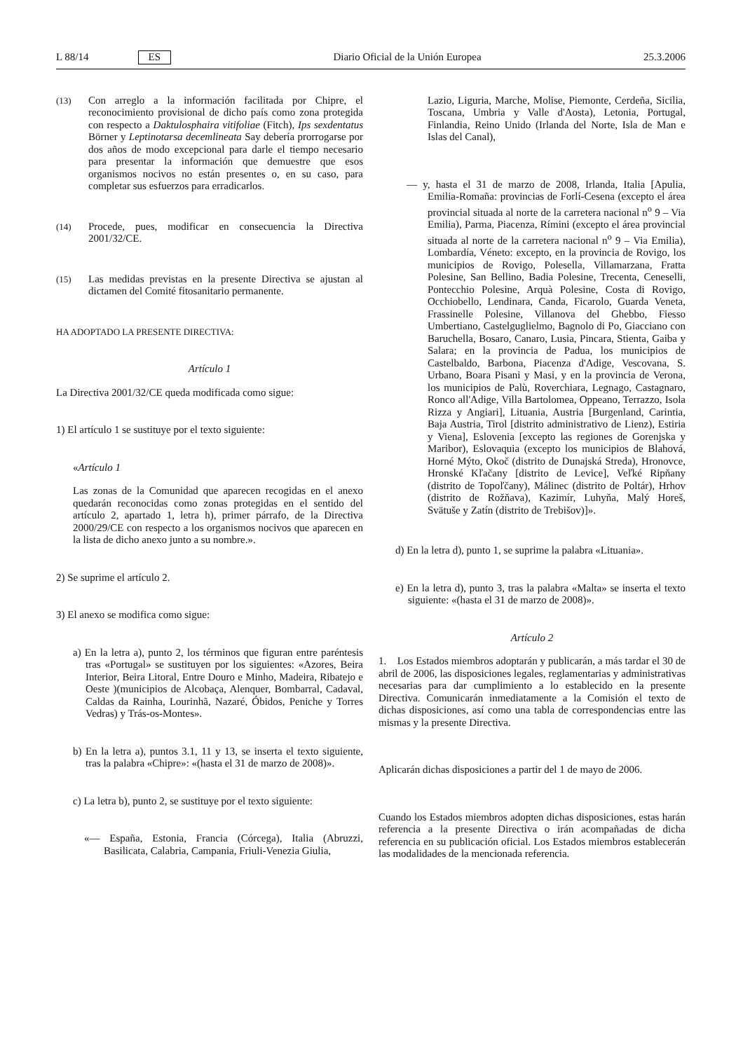L 88/14 ES Diario Oficial de la Unión Europea 25.3.2006
(13)
Con arreglo a la información facilitada por Chipre, el reconocimiento provisional de dicho país como zona protegida con respecto a Daktulosphaira vitifoliae (Fitch), Ips sexdentatus Börner y Leptinotarsa decemlineata Say debería prorrogarse por dos años de modo excepcional para darle el tiempo necesario para presentar la información que demuestre que esos organismos nocivos no están presentes o, en su caso, para completar sus esfuerzos para erradicarlos.
(14)
Procede, pues, modificar en consecuencia la Directiva 2001/32/CE.
(15)
Las medidas previstas en la presente Directiva se ajustan al dictamen del Comité fitosanitario permanente.
HA ADOPTADO LA PRESENTE DIRECTIVA:
Artículo 1
La Directiva 2001/32/CE queda modificada como sigue:
1) El artículo 1 se sustituye por el texto siguiente:
«Artículo 1
Las zonas de la Comunidad que aparecen recogidas en el anexo quedarán reconocidas como zonas protegidas en el sentido del artículo 2, apartado 1, letra h), primer párrafo, de la Directiva 2000/29/CE con respecto a los organismos nocivos que aparecen en la lista de dicho anexo junto a su nombre.».
2) Se suprime el artículo 2.
3) El anexo se modifica como sigue:
a) En la letra a), punto 2, los términos que figuran entre paréntesis tras «Portugal» se sustituyen por los siguientes: «Azores, Beira Interior, Beira Litoral, Entre Douro e Minho, Madeira, Ribatejo e Oeste )(municipios de Alcobaça, Alenquer, Bombarral, Cadaval, Caldas da Rainha, Lourinhã, Nazaré, Óbidos, Peniche y Torres Vedras) y Trás-os-Montes».
b) En la letra a), puntos 3.1, 11 y 13, se inserta el texto siguiente, tras la palabra «Chipre»: «(hasta el 31 de marzo de 2008)».
c) La letra b), punto 2, se sustituye por el texto siguiente:
«— España, Estonia, Francia (Córcega), Italia (Abruzzi, Basilicata, Calabria, Campania, Friuli-Venezia Giulia,
Lazio, Liguria, Marche, Molise, Piemonte, Cerdeña, Sicilia, Toscana, Umbria y Valle d'Aosta), Letonia, Portugal, Finlandia, Reino Unido (Irlanda del Norte, Isla de Man e Islas del Canal),
— y, hasta el 31 de marzo de 2008, Irlanda, Italia [Apulia, Emilia-Romaña: provincias de Forlí-Cesena (excepto el área provincial situada al norte de la carretera nacional n<sup>o</sup> 9 – Via Emilia), Parma, Piacenza, Rímini (excepto el área provincial situada al norte de la carretera nacional n<sup>o</sup> 9 – Via Emilia), Lombardía, Véneto: excepto, en la provincia de Rovigo, los municipios de Rovigo, Polesella, Villamarzana, Fratta Polesine, San Bellino, Badia Polesine, Trecenta, Ceneselli, Pontecchio Polesine, Arquà Polesine, Costa di Rovigo, Occhiobello, Lendinara, Canda, Ficarolo, Guarda Veneta, Frassinelle Polesine, Villanova del Ghebbo, Fiesso Umbertiano, Castelguglielmo, Bagnolo di Po, Giacciano con Baruchella, Bosaro, Canaro, Lusia, Pincara, Stienta, Gaiba y Salara; en la provincia de Padua, los municipios de Castelbaldo, Barbona, Piacenza d'Adige, Vescovana, S. Urbano, Boara Pisani y Masi, y en la provincia de Verona, los municipios de Palù, Roverchiara, Legnago, Castagnaro, Ronco all'Adige, Villa Bartolomea, Oppeano, Terrazzo, Isola Rizza y Angiari], Lituania, Austria [Burgenland, Carintia, Baja Austria, Tirol [distrito administrativo de Lienz), Estiria y Viena], Eslovenia [excepto las regiones de Gorenjska y Maribor), Eslovaquia (excepto los municipios de Blahová, Horné Mýto, Okoč (distrito de Dunajská Streda), Hronovce, Hronské Kľačany [distrito de Levice], Veľké Ripňany (distrito de Topoľčany), Málinec (distrito de Poltár), Hrhov (distrito de Rožňava), Kazimír, Luhyňa, Malý Horeš, Svätuše y Zatín (distrito de Trebišov)]».
d) En la letra d), punto 1, se suprime la palabra «Lituania».
e) En la letra d), punto 3, tras la palabra «Malta» se inserta el texto siguiente: «(hasta el 31 de marzo de 2008)».
Artículo 2
1. Los Estados miembros adoptarán y publicarán, a más tardar el 30 de abril de 2006, las disposiciones legales, reglamentarias y administrativas necesarias para dar cumplimiento a lo establecido en la presente Directiva. Comunicarán inmediatamente a la Comisión el texto de dichas disposiciones, así como una tabla de correspondencias entre las mismas y la presente Directiva.
Aplicarán dichas disposiciones a partir del 1 de mayo de 2006.
Cuando los Estados miembros adopten dichas disposiciones, estas harán referencia a la presente Directiva o irán acompañadas de dicha referencia en su publicación oficial. Los Estados miembros establecerán las modalidades de la mencionada referencia.